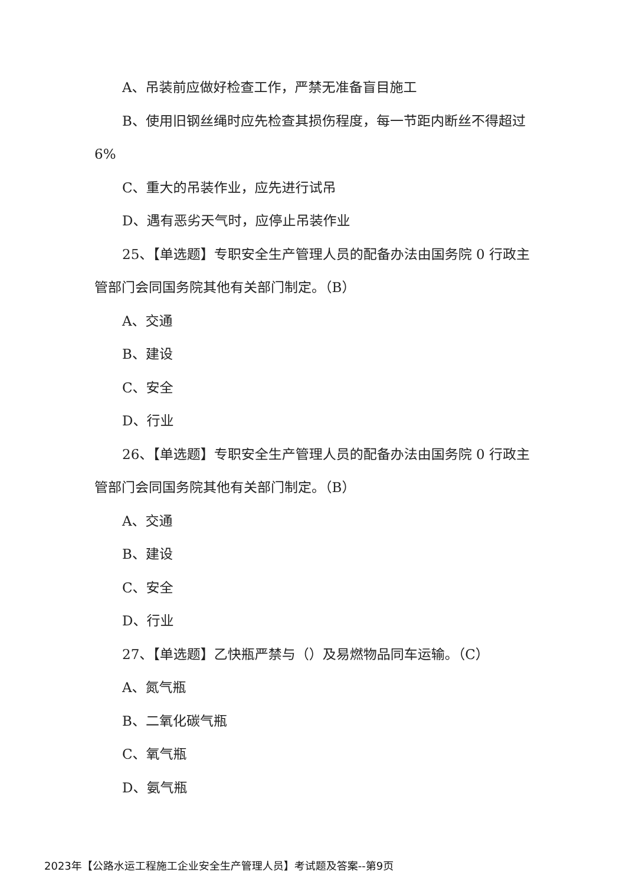A、吊装前应做好检查工作，严禁无准备盲目施工
B、使用旧钢丝绳时应先检查其损伤程度，每一节距内断丝不得超过 6%
C、重大的吊装作业，应先进行试吊
D、遇有恶劣天气时，应停止吊装作业
25、【单选题】专职安全生产管理人员的配备办法由国务院 0 行政主管部门会同国务院其他有关部门制定。（B）
A、交通
B、建设
C、安全
D、行业
26、【单选题】专职安全生产管理人员的配备办法由国务院 0 行政主管部门会同国务院其他有关部门制定。（B）
A、交通
B、建设
C、安全
D、行业
27、【单选题】乙快瓶严禁与（）及易燃物品同车运输。（C）
A、氮气瓶
B、二氧化碳气瓶
C、氧气瓶
D、氨气瓶
2023年【公路水运工程施工企业安全生产管理人员】考试题及答案--第9页